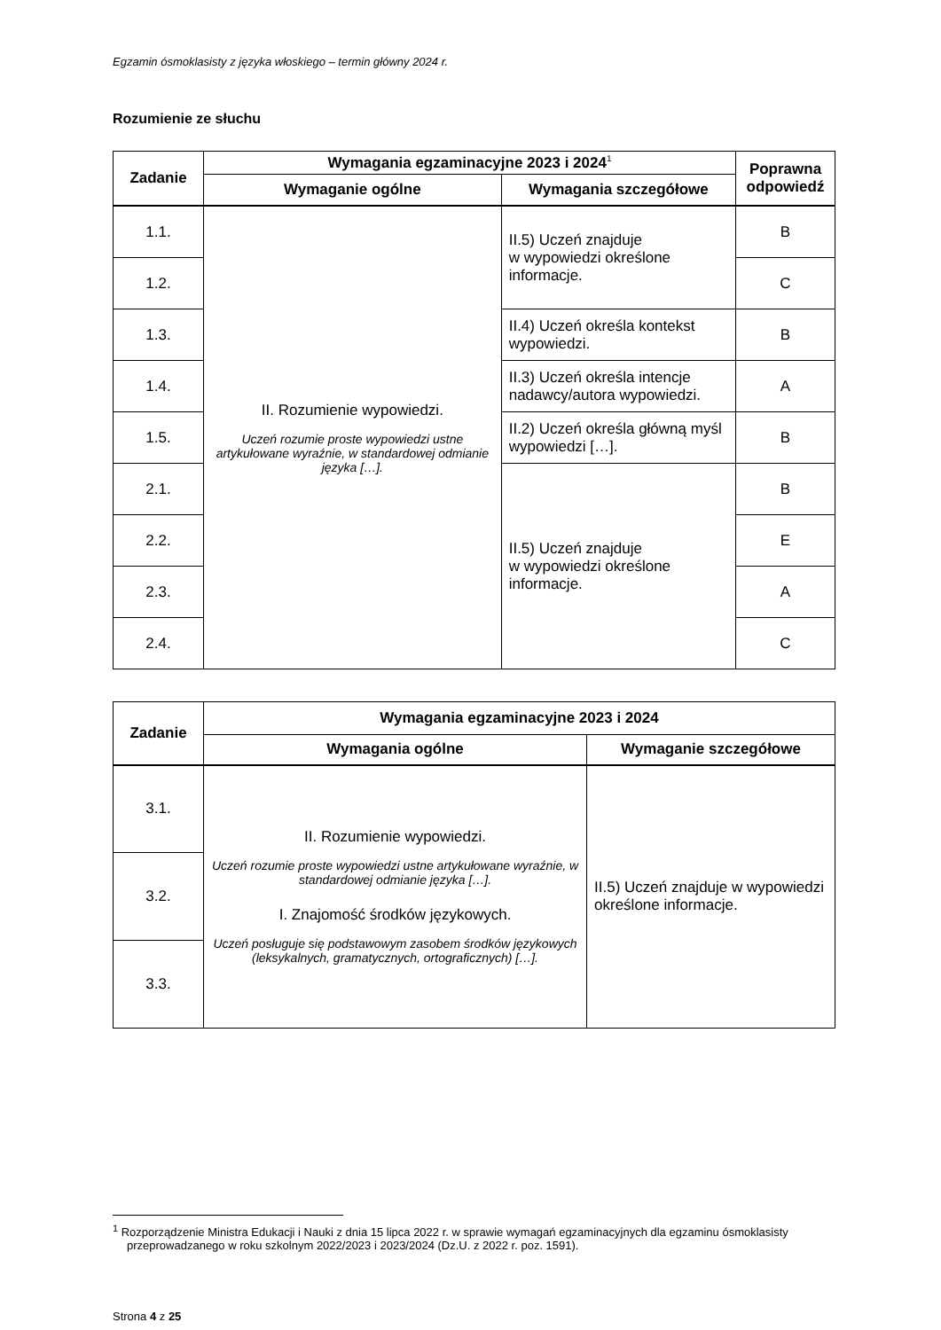Egzamin ósmoklasisty z języka włoskiego – termin główny 2024 r.
Rozumienie ze słuchu
| Zadanie | Wymagania egzaminacyjne 2023 i 2024<sup>1</sup> | | Poprawna odpowiedź |
| --- | --- | --- | --- |
| | Wymaganie ogólne | Wymagania szczegółowe | |
| 1.1. | II. Rozumienie wypowiedzi. Uczeń rozumie proste wypowiedzi ustne artykułowane wyraźnie, w standardowej odmianie języka […]. | II.5) Uczeń znajduje w wypowiedzi określone informacje. | B |
| 1.2. | | | C |
| 1.3. | | II.4) Uczeń określa kontekst wypowiedzi. | B |
| 1.4. | | II.3) Uczeń określa intencje nadawcy/autora wypowiedzi. | A |
| 1.5. | | II.2) Uczeń określa główną myśl wypowiedzi […]. | B |
| 2.1. | | II.5) Uczeń znajduje w wypowiedzi określone informacje. | B |
| 2.2. | | | E |
| 2.3. | | | A |
| 2.4. | | | C |
| Zadanie | Wymagania egzaminacyjne 2023 i 2024 | |
| --- | --- | --- |
| | Wymagania ogólne | Wymaganie szczegółowe |
| 3.1. | II. Rozumienie wypowiedzi. Uczeń rozumie proste wypowiedzi ustne artykułowane wyraźnie, w standardowej odmianie języka […]. I. Znajomość środków językowych. Uczeń posługuje się podstawowym zasobem środków językowych (leksykalnych, gramatycznych, ortograficznych) […]. | II.5) Uczeń znajduje w wypowiedzi określone informacje. |
| 3.2. | | |
| 3.3. | | |
<sup>1</sup> Rozporządzenie Ministra Edukacji i Nauki z dnia 15 lipca 2022 r. w sprawie wymagań egzaminacyjnych dla egzaminu ósmoklasisty przeprowadzanego w roku szkolnym 2022/2023 i 2023/2024 (Dz.U. z 2022 r. poz. 1591).
Strona 4 z 25